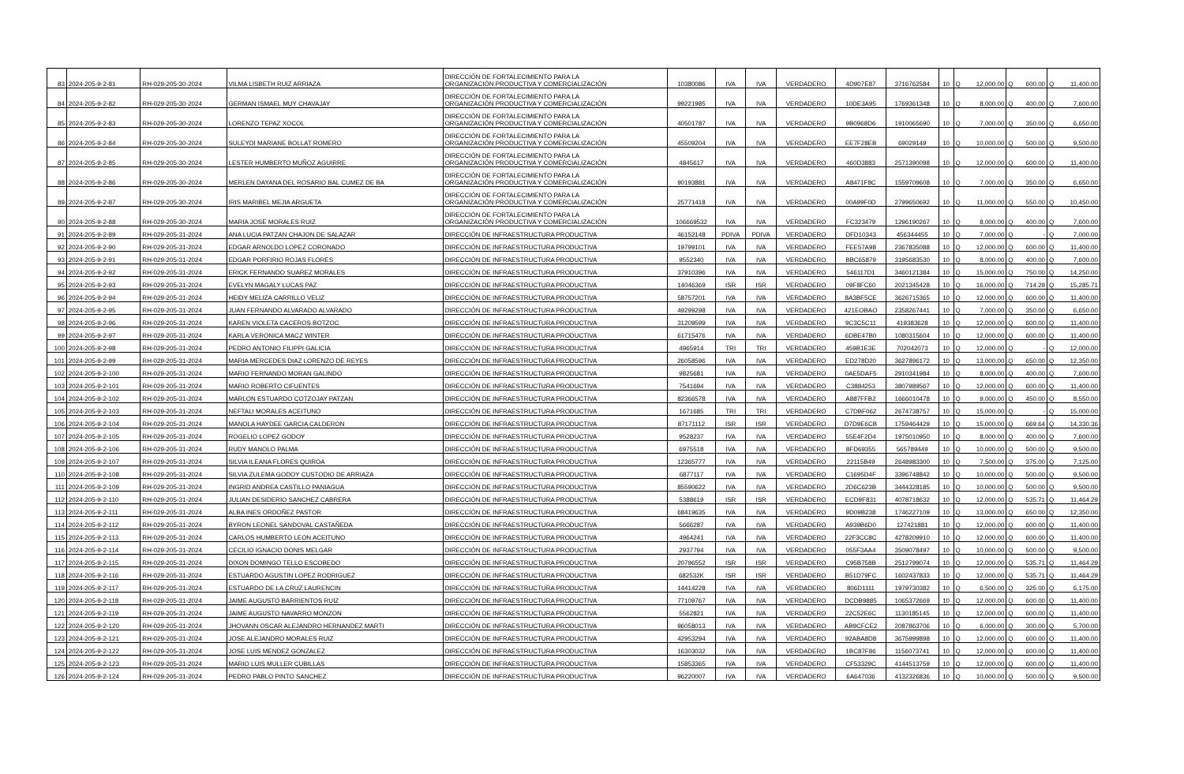| 83 | 2024-205-9-2-81 | RH-029-205-30-2024 | VILMA LISBETH RUIZ ARRIAZA | DIRECCIÓN DE FORTALECIMIENTO PARA LA ORGANIZACIÓN PRODUCTIVA Y COMERCIALIZACIÓN | 10380086 | IVA | IVA | VERDADERO | 4D907E87 | 3716762584 | 10 | Q | 12,000.00 | Q | 600.00 | Q | 11,400.00 |
| 84 | 2024-205-9-2-82 | RH-029-205-30-2024 | GERMAN ISMAEL MUY CHAVAJAY | DIRECCIÓN DE FORTALECIMIENTO PARA LA ORGANIZACIÓN PRODUCTIVA Y COMERCIALIZACIÓN | 99221985 | IVA | IVA | VERDADERO | 10DE3A95 | 1769361348 | 10 | Q | 8,000.00 | Q | 400.00 | Q | 7,600.00 |
| 85 | 2024-205-9-2-83 | RH-029-205-30-2024 | LORENZO TEPAZ XOCOL | DIRECCIÓN DE FORTALECIMIENTO PARA LA ORGANIZACIÓN PRODUCTIVA Y COMERCIALIZACIÓN | 40501787 | IVA | IVA | VERDADERO | 9B0968D6 | 1910065690 | 10 | Q | 7,000.00 | Q | 350.00 | Q | 6,650.00 |
| 86 | 2024-205-9-2-84 | RH-029-205-30-2024 | SULEYDI MARIANE BOLLAT ROMERO | DIRECCIÓN DE FORTALECIMIENTO PARA LA ORGANIZACIÓN PRODUCTIVA Y COMERCIALIZACIÓN | 45509204 | IVA | IVA | VERDADERO | EE7F28EB | 69029149 | 10 | Q | 10,000.00 | Q | 500.00 | Q | 9,500.00 |
| 87 | 2024-205-9-2-85 | RH-029-205-30-2024 | LESTER HUMBERTO MUÑOZ AGUIRRE | DIRECCIÓN DE FORTALECIMIENTO PARA LA ORGANIZACIÓN PRODUCTIVA Y COMERCIALIZACIÓN | 4845617 | IVA | IVA | VERDADERO | 460D3883 | 2571390098 | 10 | Q | 12,000.00 | Q | 600.00 | Q | 11,400.00 |
| 88 | 2024-205-9-2-86 | RH-029-205-30-2024 | MERLEN DAYANA DEL ROSARIO BAL CUMEZ DE BA | DIRECCIÓN DE FORTALECIMIENTO PARA LA ORGANIZACIÓN PRODUCTIVA Y COMERCIALIZACIÓN | 90193881 | IVA | IVA | VERDADERO | A8471F8C | 1559709608 | 10 | Q | 7,000.00 | Q | 350.00 | Q | 6,650.00 |
| 89 | 2024-205-9-2-87 | RH-029-205-30-2024 | IRIS MARIBEL MEJIA ARGUETA | DIRECCIÓN DE FORTALECIMIENTO PARA LA ORGANIZACIÓN PRODUCTIVA Y COMERCIALIZACIÓN | 25771418 | IVA | IVA | VERDADERO | 00A99F0D | 2799650692 | 10 | Q | 11,000.00 | Q | 550.00 | Q | 10,450.00 |
| 90 | 2024-205-9-2-88 | RH-029-205-30-2024 | MARIA JOSE MORALES RUIZ | DIRECCIÓN DE FORTALECIMIENTO PARA LA ORGANIZACIÓN PRODUCTIVA Y COMERCIALIZACIÓN | 106669532 | IVA | IVA | VERDADERO | FC323479 | 1296190267 | 10 | Q | 8,000.00 | Q | 400.00 | Q | 7,600.00 |
| 91 | 2024-205-9-2-89 | RH-029-205-31-2024 | ANA LUCIA PATZAN CHAJON DE SALAZAR | DIRECCIÓN DE INFRAESTRUCTURA PRODUCTIVA | 46152148 | PDIVA | PDIVA | VERDADERO | DFD10343 | 456344455 | 10 | Q | 7,000.00 | Q | - | Q | 7,000.00 |
| 92 | 2024-205-9-2-90 | RH-029-205-31-2024 | EDGAR ARNOLDO LOPEZ CORONADO | DIRECCIÓN DE INFRAESTRUCTURA PRODUCTIVA | 19799101 | IVA | IVA | VERDADERO | FEE57A98 | 2367835088 | 10 | Q | 12,000.00 | Q | 600.00 | Q | 11,400.00 |
| 93 | 2024-205-9-2-91 | RH-029-205-31-2024 | EDGAR PORFIRIO ROJAS FLORES | DIRECCIÓN DE INFRAESTRUCTURA PRODUCTIVA | 9552340 | IVA | IVA | VERDADERO | BBC65879 | 3195683530 | 10 | Q | 8,000.00 | Q | 400.00 | Q | 7,600.00 |
| 94 | 2024-205-9-2-92 | RH-029-205-31-2024 | ERICK FERNANDO SUAREZ MORALES | DIRECCIÓN DE INFRAESTRUCTURA PRODUCTIVA | 37910396 | IVA | IVA | VERDADERO | 546117D1 | 3460121384 | 10 | Q | 15,000.00 | Q | 750.00 | Q | 14,250.00 |
| 95 | 2024-205-9-2-93 | RH-029-205-31-2024 | EVELYN MAGALY LUCAS PAZ | DIRECCIÓN DE INFRAESTRUCTURA PRODUCTIVA | 14046369 | ISR | ISR | VERDADERO | 09F8FC60 | 2021345428 | 10 | Q | 16,000.00 | Q | 714.29 | Q | 15,285.71 |
| 96 | 2024-205-9-2-94 | RH-029-205-31-2024 | HEIDY MELIZA CARRILLO VELIZ | DIRECCIÓN DE INFRAESTRUCTURA PRODUCTIVA | 58757201 | IVA | IVA | VERDADERO | 8A3BF5CE | 3626715365 | 10 | Q | 12,000.00 | Q | 600.00 | Q | 11,400.00 |
| 97 | 2024-205-9-2-95 | RH-029-205-31-2024 | JUAN FERNANDO ALVARADO ALVARADO | DIRECCIÓN DE INFRAESTRUCTURA PRODUCTIVA | 49299298 | IVA | IVA | VERDADERO | 421EOBAO | 2358267441 | 10 | Q | 7,000.00 | Q | 350.00 | Q | 6,650.00 |
| 98 | 2024-205-9-2-96 | RH-029-205-31-2024 | KAREN VIOLETA CACEROS BOTZOC | DIRECCIÓN DE INFRAESTRUCTURA PRODUCTIVA | 31209599 | IVA | IVA | VERDADERO | 9C3C5C11 | 419383628 | 10 | Q | 12,000.00 | Q | 600.00 | Q | 11,400.00 |
| 99 | 2024-205-9-2-97 | RH-029-205-31-2024 | KARLA VERONICA MACZ WINTER | DIRECCIÓN DE INFRAESTRUCTURA PRODUCTIVA | 61715476 | IVA | IVA | VERDADERO | 6DBE47B0 | 1080315604 | 10 | Q | 12,000.00 | Q | 600.00 | Q | 11,400.00 |
| 100 | 2024-205-9-2-98 | RH-029-205-31-2024 | PEDRO ANTONIO FILIPPI GALICIA | DIRECCIÓN DE INFRAESTRUCTURA PRODUCTIVA | 4965914 | TRI | TRI | VERDADERO | 459B1E3E | 702042073 | 10 | Q | 12,000.00 | Q | - | Q | 12,000.00 |
| 101 | 2024-205-9-2-99 | RH-029-205-31-2024 | MARIA MERCEDES DIAZ LORENZO DE REYES | DIRECCIÓN DE INFRAESTRUCTURA PRODUCTIVA | 26058596 | IVA | IVA | VERDADERO | ED278D20 | 3627896172 | 10 | Q | 13,000.00 | Q | 650.00 | Q | 12,350.00 |
| 102 | 2024-205-9-2-100 | RH-029-205-31-2024 | MARIO FERNANDO MORAN GALINDO | DIRECCIÓN DE INFRAESTRUCTURA PRODUCTIVA | 9825681 | IVA | IVA | VERDADERO | 0AE5DAF5 | 2910341984 | 10 | Q | 8,000.00 | Q | 400.00 | Q | 7,600.00 |
| 103 | 2024-205-9-2-101 | RH-029-205-31-2024 | MARIO ROBERTO CIFUENTES | DIRECCIÓN DE INFRAESTRUCTURA PRODUCTIVA | 7541694 | IVA | IVA | VERDADERO | C3884253 | 3807989567 | 10 | Q | 12,000.00 | Q | 600.00 | Q | 11,400.00 |
| 104 | 2024-205-9-2-102 | RH-029-205-31-2024 | MARLON ESTUARDO COTZOJAY PATZAN | DIRECCIÓN DE INFRAESTRUCTURA PRODUCTIVA | 82366578 | IVA | IVA | VERDADERO | A887FFB2 | 1666010478 | 10 | Q | 9,000.00 | Q | 450.00 | Q | 8,550.00 |
| 105 | 2024-205-9-2-103 | RH-029-205-31-2024 | NEFTALI MORALES ACEITUNO | DIRECCIÓN DE INFRAESTRUCTURA PRODUCTIVA | 1671685 | TRI | TRI | VERDADERO | C7DBF062 | 2674738757 | 10 | Q | 15,000.00 | Q | - | Q | 15,000.00 |
| 106 | 2024-205-9-2-104 | RH-029-205-31-2024 | MANOLA HAYDEE GARCIA CALDERON | DIRECCIÓN DE INFRAESTRUCTURA PRODUCTIVA | 87171112 | ISR | ISR | VERDADERO | D7D9E6CB | 1759464429 | 10 | Q | 15,000.00 | Q | 669.64 | Q | 14,330.36 |
| 107 | 2024-205-9-2-105 | RH-029-205-31-2024 | ROGELIO LOPEZ GODOY | DIRECCIÓN DE INFRAESTRUCTURA PRODUCTIVA | 9528237 | IVA | IVA | VERDADERO | 55E4F2D4 | 1975010950 | 10 | Q | 8,000.00 | Q | 400.00 | Q | 7,600.00 |
| 108 | 2024-205-9-2-106 | RH-029-205-31-2024 | RUDY MANOLO PALMA | DIRECCIÓN DE INFRAESTRUCTURA PRODUCTIVA | 6975518 | IVA | IVA | VERDADERO | 8FD69355 | 565789449 | 10 | Q | 10,000.00 | Q | 500.00 | Q | 9,500.00 |
| 109 | 2024-205-9-2-107 | RH-029-205-31-2024 | SILVIA ILEANA FLORES QUIROA | DIRECCIÓN DE INFRAESTRUCTURA PRODUCTIVA | 12365777 | IVA | IVA | VERDADERO | 22115B49 | 2648983300 | 10 | Q | 7,500.00 | Q | 375.00 | Q | 7,125.00 |
| 110 | 2024-205-9-2-108 | RH-029-205-31-2024 | SILVIA ZULEMA GODOY CUSTODIO DE ARRIAZA | DIRECCIÓN DE INFRAESTRUCTURA PRODUCTIVA | 6877117 | IVA | IVA | VERDADERO | C1695D4F | 3396748842 | 10 | Q | 10,000.00 | Q | 500.00 | Q | 9,500.00 |
| 111 | 2024-205-9-2-109 | RH-029-205-31-2024 | INGRID ANDREA CASTILLO PANIAGUA | DIRECCIÓN DE INFRAESTRUCTURA PRODUCTIVA | 85590622 | IVA | IVA | VERDADERO | 2D6C623B | 3444328185 | 10 | Q | 10,000.00 | Q | 500.00 | Q | 9,500.00 |
| 112 | 2024-205-9-2-110 | RH-029-205-31-2024 | JULIAN DESIDERIO SANCHEZ CABRERA | DIRECCIÓN DE INFRAESTRUCTURA PRODUCTIVA | 5388619 | ISR | ISR | VERDADERO | ECD9F831 | 4078718632 | 10 | Q | 12,000.00 | Q | 535.71 | Q | 11,464.29 |
| 113 | 2024-205-9-2-111 | RH-029-205-31-2024 | ALBA INES ORDOÑEZ PASTOR | DIRECCIÓN DE INFRAESTRUCTURA PRODUCTIVA | 68419635 | IVA | IVA | VERDADERO | 9D09B238 | 1746227109 | 10 | Q | 13,000.00 | Q | 650.00 | Q | 12,350.00 |
| 114 | 2024-205-9-2-112 | RH-029-205-31-2024 | BYRON LEONEL SANDOVAL CASTAÑEDA | DIRECCIÓN DE INFRAESTRUCTURA PRODUCTIVA | 5666287 | IVA | IVA | VERDADERO | A939B6D0 | 127421881 | 10 | Q | 12,000.00 | Q | 600.00 | Q | 11,400.00 |
| 115 | 2024-205-9-2-113 | RH-029-205-31-2024 | CARLOS HUMBERTO LEON ACEITUNO | DIRECCIÓN DE INFRAESTRUCTURA PRODUCTIVA | 4964241 | IVA | IVA | VERDADERO | 22F3CC8C | 4278209910 | 10 | Q | 12,000.00 | Q | 600.00 | Q | 11,400.00 |
| 116 | 2024-205-9-2-114 | RH-029-205-31-2024 | CECILIO IGNACIO DONIS MELGAR | DIRECCIÓN DE INFRAESTRUCTURA PRODUCTIVA | 2937794 | IVA | IVA | VERDADERO | 055F3AA4 | 3509078497 | 10 | Q | 10,000.00 | Q | 500.00 | Q | 9,500.00 |
| 117 | 2024-205-9-2-115 | RH-029-205-31-2024 | DIXON DOMINGO TELLO ESCOBEDO | DIRECCIÓN DE INFRAESTRUCTURA PRODUCTIVA | 20796552 | ISR | ISR | VERDADERO | C95B758B | 2512799074 | 10 | Q | 12,000.00 | Q | 535.71 | Q | 11,464.29 |
| 118 | 2024-205-9-2-116 | RH-029-205-31-2024 | ESTUARDO AGUSTIN LOPEZ RODRIGUEZ | DIRECCIÓN DE INFRAESTRUCTURA PRODUCTIVA | 682532K | ISR | ISR | VERDADERO | B51D79FC | 1602437833 | 10 | Q | 12,000.00 | Q | 535.71 | Q | 11,464.29 |
| 119 | 2024-205-9-2-117 | RH-029-205-31-2024 | ESTUARDO DE LA CRUZ LAURENCIN | DIRECCIÓN DE INFRAESTRUCTURA PRODUCTIVA | 14414228 | IVA | IVA | VERDADERO | 806D1111 | 1979730382 | 10 | Q | 6,500.00 | Q | 325.00 | Q | 6,175.00 |
| 120 | 2024-205-9-2-118 | RH-029-205-31-2024 | JAIME AUGUSTO BARRIENTOS RUIZ | DIRECCIÓN DE INFRAESTRUCTURA PRODUCTIVA | 77109767 | IVA | IVA | VERDADERO | DCDB9885 | 1065372669 | 10 | Q | 12,000.00 | Q | 600.00 | Q | 11,400.00 |
| 121 | 2024-205-9-2-119 | RH-029-205-31-2024 | JAIME AUGUSTO NAVARRO MONZON | DIRECCIÓN DE INFRAESTRUCTURA PRODUCTIVA | 5562821 | IVA | IVA | VERDADERO | 22C52E6C | 1130185145 | 10 | Q | 12,000.00 | Q | 600.00 | Q | 11,400.00 |
| 122 | 2024-205-9-2-120 | RH-029-205-31-2024 | JHOVANN OSCAR ALEJANDRO HERNANDEZ MARTI | DIRECCIÓN DE INFRAESTRUCTURA PRODUCTIVA | 96058013 | IVA | IVA | VERDADERO | AB9CFCE2 | 2087863706 | 10 | Q | 6,000.00 | Q | 300.00 | Q | 5,700.00 |
| 123 | 2024-205-9-2-121 | RH-029-205-31-2024 | JOSE ALEJANDRO MORALES RUIZ | DIRECCIÓN DE INFRAESTRUCTURA PRODUCTIVA | 42953294 | IVA | IVA | VERDADERO | 92ABA8D8 | 3675999898 | 10 | Q | 12,000.00 | Q | 600.00 | Q | 11,400.00 |
| 124 | 2024-205-9-2-122 | RH-029-205-31-2024 | JOSE LUIS MENDEZ GONZALEZ | DIRECCIÓN DE INFRAESTRUCTURA PRODUCTIVA | 16303032 | IVA | IVA | VERDADERO | 1BC87F86 | 1156073741 | 10 | Q | 12,000.00 | Q | 600.00 | Q | 11,400.00 |
| 125 | 2024-205-9-2-123 | RH-029-205-31-2024 | MARIO LUIS MULLER CUBILLAS | DIRECCIÓN DE INFRAESTRUCTURA PRODUCTIVA | 15853365 | IVA | IVA | VERDADERO | CF53329C | 4144513759 | 10 | Q | 12,000.00 | Q | 600.00 | Q | 11,400.00 |
| 126 | 2024-205-9-2-124 | RH-029-205-31-2024 | PEDRO PABLO PINTO SANCHEZ | DIRECCIÓN DE INFRAESTRUCTURA PRODUCTIVA | 96220007 | IVA | IVA | VERDADERO | 6A647036 | 4132326836 | 10 | Q | 10,000.00 | Q | 500.00 | Q | 9,500.00 |